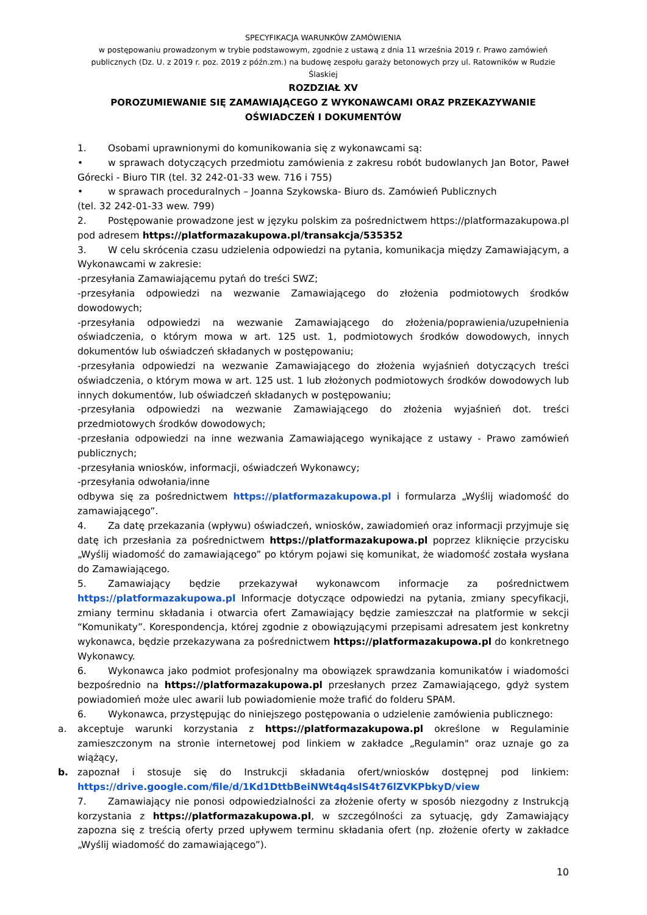SPECYFIKACJA WARUNKÓW ZAMÓWIENIA
w postępowaniu prowadzonym w trybie podstawowym, zgodnie z ustawą z dnia 11 września 2019 r. Prawo zamówień publicznych (Dz. U. z 2019 r. poz. 2019 z późn.zm.) na budowę zespołu garaży betonowych przy ul. Ratowników w Rudzie Ślaskiej
ROZDZIAŁ XV
POROZUMIEWANIE SIĘ ZAMAWIAJĄCEGO Z WYKONAWCAMI ORAZ PRZEKAZYWANIE OŚWIADCZEŃ I DOKUMENTÓW
1. Osobami uprawnionymi do komunikowania się z wykonawcami są:
• w sprawach dotyczących przedmiotu zamówienia z zakresu robót budowlanych Jan Botor, Paweł Górecki - Biuro TIR (tel. 32 242-01-33 wew. 716 i 755)
• w sprawach proceduralnych – Joanna Szykowska- Biuro ds. Zamówień Publicznych
(tel. 32 242-01-33 wew. 799)
2. Postępowanie prowadzone jest w języku polskim za pośrednictwem https://platformazakupowa.pl pod adresem https://platformazakupowa.pl/transakcja/535352
3. W celu skrócenia czasu udzielenia odpowiedzi na pytania, komunikacja między Zamawiającym, a Wykonawcami w zakresie:
-przesyłania Zamawiającemu pytań do treści SWZ;
-przesyłania odpowiedzi na wezwanie Zamawiającego do złożenia podmiotowych środków dowodowych;
-przesyłania odpowiedzi na wezwanie Zamawiającego do złożenia/poprawienia/uzupełnienia oświadczenia, o którym mowa w art. 125 ust. 1, podmiotowych środków dowodowych, innych dokumentów lub oświadczeń składanych w postępowaniu;
-przesyłania odpowiedzi na wezwanie Zamawiającego do złożenia wyjaśnień dotyczących treści oświadczenia, o którym mowa w art. 125 ust. 1 lub złożonych podmiotowych środków dowodowych lub innych dokumentów, lub oświadczeń składanych w postępowaniu;
-przesyłania odpowiedzi na wezwanie Zamawiającego do złożenia wyjaśnień dot. treści przedmiotowych środków dowodowych;
-przesłania odpowiedzi na inne wezwania Zamawiającego wynikające z ustawy - Prawo zamówień publicznych;
-przesyłania wniosków, informacji, oświadczeń Wykonawcy;
-przesyłania odwołania/inne
odbywa się za pośrednictwem https://platformazakupowa.pl i formularza „Wyślij wiadomość do zamawiającego”.
4. Za datę przekazania (wpływu) oświadczeń, wniosków, zawiadomień oraz informacji przyjmuje się datę ich przesłania za pośrednictwem https://platformazakupowa.pl poprzez kliknięcie przycisku „Wyślij wiadomość do zamawiającego” po którym pojawi się komunikat, że wiadomość została wysłana do Zamawiającego.
5. Zamawiający będzie przekazywał wykonawcom informacje za pośrednictwem https://platformazakupowa.pl Informacje dotyczące odpowiedzi na pytania, zmiany specyfikacji, zmiany terminu składania i otwarcia ofert Zamawiający będzie zamieszczał na platformie w sekcji “Komunikaty”. Korespondencja, której zgodnie z obowiązującymi przepisami adresatem jest konkretny wykonawca, będzie przekazywana za pośrednictwem https://platformazakupowa.pl do konkretnego Wykonawcy.
6. Wykonawca jako podmiot profesjonalny ma obowiązek sprawdzania komunikatów i wiadomości bezpośrednio na https://platformazakupowa.pl przesłanych przez Zamawiającego, gdyż system powiadomień może ulec awarii lub powiadomienie może trafić do folderu SPAM.
6. Wykonawca, przystępując do niniejszego postępowania o udzielenie zamówienia publicznego:
a. akceptuje warunki korzystania z https://platformazakupowa.pl określone w Regulaminie zamieszczonym na stronie internetowej pod linkiem w zakładce „Regulamin" oraz uznaje go za wiążący,
b. zapoznał i stosuje się do Instrukcji składania ofert/wniosków dostępnej pod linkiem: https://drive.google.com/file/d/1Kd1DttbBeiNWt4q4slS4t76lZVKPbkyD/view
7. Zamawiający nie ponosi odpowiedzialności za złożenie oferty w sposób niezgodny z Instrukcją korzystania z https://platformazakupowa.pl, w szczególności za sytuację, gdy Zamawiający zapozna się z treścią oferty przed upływem terminu składania ofert (np. złożenie oferty w zakładce „Wyślij wiadomość do zamawiającego”).
10